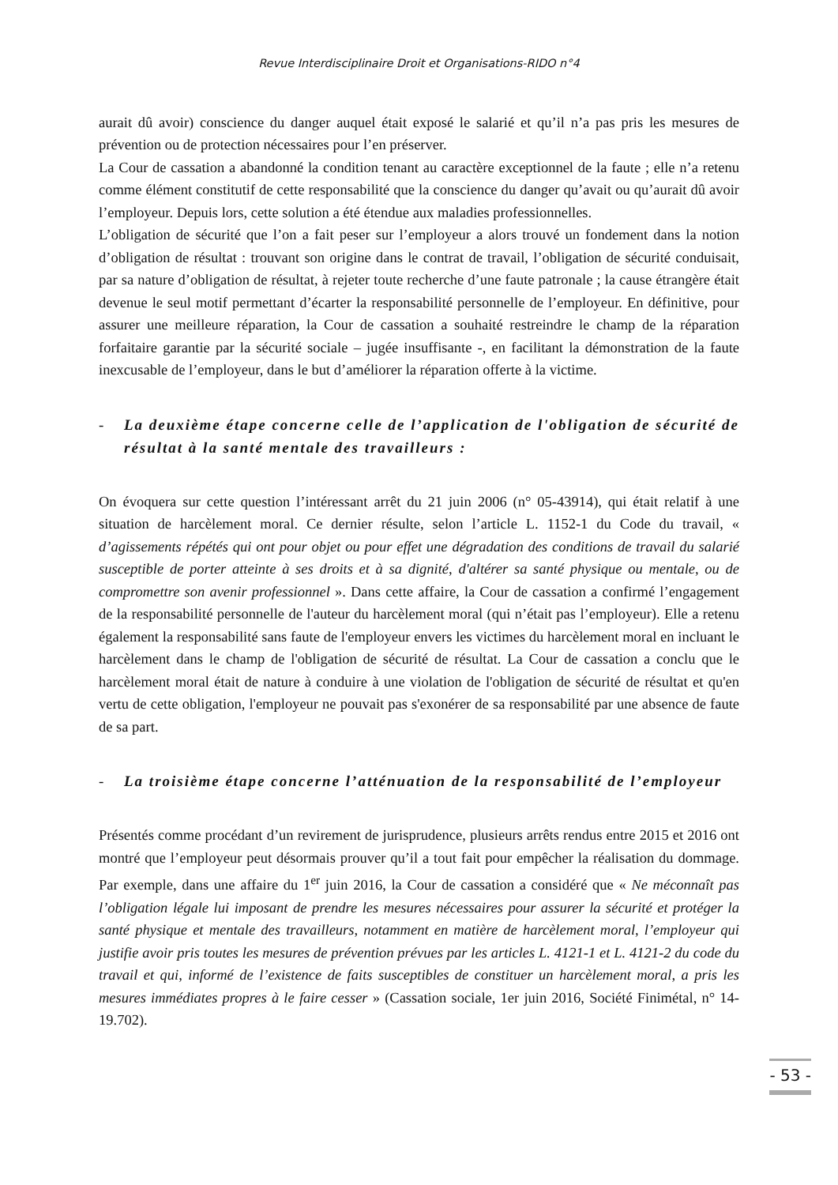Revue Interdisciplinaire Droit et Organisations-RIDO n°4
aurait dû avoir) conscience du danger auquel était exposé le salarié et qu’il n’a pas pris les mesures de prévention ou de protection nécessaires pour l’en préserver.
La Cour de cassation a abandonné la condition tenant au caractère exceptionnel de la faute ; elle n’a retenu comme élément constitutif de cette responsabilité que la conscience du danger qu’avait ou qu’aurait dû avoir l’employeur. Depuis lors, cette solution a été étendue aux maladies professionnelles.
L’obligation de sécurité que l’on a fait peser sur l’employeur a alors trouvé un fondement dans la notion d’obligation de résultat : trouvant son origine dans le contrat de travail, l’obligation de sécurité conduisait, par sa nature d’obligation de résultat, à rejeter toute recherche d’une faute patronale ; la cause étrangère était devenue le seul motif permettant d’écarter la responsabilité personnelle de l’employeur. En définitive, pour assurer une meilleure réparation, la Cour de cassation a souhaité restreindre le champ de la réparation forfaitaire garantie par la sécurité sociale – jugée insuffisante -, en facilitant la démonstration de la faute inexcusable de l’employeur, dans le but d’améliorer la réparation offerte à la victime.
- La deuxième étape concerne celle de l’application de l'obligation de sécurité de résultat à la santé mentale des travailleurs :
On évoquera sur cette question l’intéressant arrêt du 21 juin 2006 (n° 05-43914), qui était relatif à une situation de harcèlement moral. Ce dernier résulte, selon l’article L. 1152-1 du Code du travail, « d’agissements répétés qui ont pour objet ou pour effet une dégradation des conditions de travail du salarié susceptible de porter atteinte à ses droits et à sa dignité, d'altérer sa santé physique ou mentale, ou de compromettre son avenir professionnel ». Dans cette affaire, la Cour de cassation a confirmé l’engagement de la responsabilité personnelle de l'auteur du harcèlement moral (qui n’était pas l’employeur). Elle a retenu également la responsabilité sans faute de l'employeur envers les victimes du harcèlement moral en incluant le harcèlement dans le champ de l'obligation de sécurité de résultat. La Cour de cassation a conclu que le harcèlement moral était de nature à conduire à une violation de l'obligation de sécurité de résultat et qu'en vertu de cette obligation, l'employeur ne pouvait pas s'exonérer de sa responsabilité par une absence de faute de sa part.
- La troisième étape concerne l’atténuation de la responsabilité de l’employeur
Présentés comme procédant d’un revirement de jurisprudence, plusieurs arrêts rendus entre 2015 et 2016 ont montré que l’employeur peut désormais prouver qu’il a tout fait pour empêcher la réalisation du dommage. Par exemple, dans une affaire du 1<sup>er</sup> juin 2016, la Cour de cassation a considéré que « Ne méconnaît pas l’obligation légale lui imposant de prendre les mesures nécessaires pour assurer la sécurité et protéger la santé physique et mentale des travailleurs, notamment en matière de harcèlement moral, l’employeur qui justifie avoir pris toutes les mesures de prévention prévues par les articles L. 4121-1 et L. 4121-2 du code du travail et qui, informé de l’existence de faits susceptibles de constituer un harcèlement moral, a pris les mesures immédiates propres à le faire cesser » (Cassation sociale, 1er juin 2016, Société Finimétal, n° 14-19.702).
- 53 -